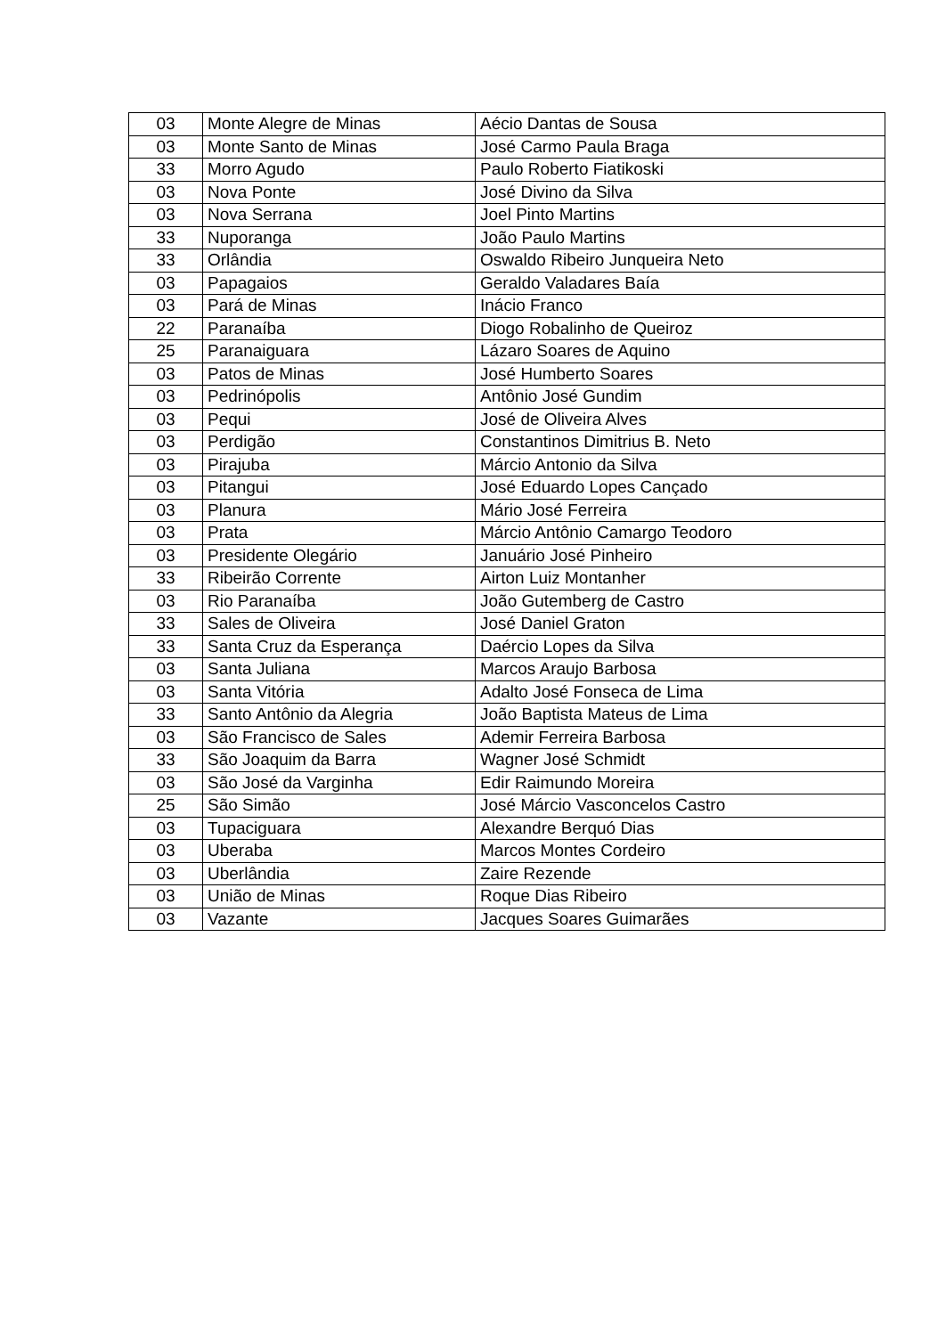| 03 | Monte Alegre de Minas | Aécio Dantas de Sousa |
| 03 | Monte Santo de Minas | José Carmo Paula Braga |
| 33 | Morro Agudo | Paulo Roberto Fiatikoski |
| 03 | Nova Ponte | José Divino da Silva |
| 03 | Nova Serrana | Joel Pinto Martins |
| 33 | Nuporanga | João Paulo Martins |
| 33 | Orlândia | Oswaldo Ribeiro Junqueira Neto |
| 03 | Papagaios | Geraldo Valadares Baía |
| 03 | Pará de Minas | Inácio Franco |
| 22 | Paranaíba | Diogo Robalinho de Queiroz |
| 25 | Paranaiguara | Lázaro Soares de Aquino |
| 03 | Patos de Minas | José Humberto Soares |
| 03 | Pedrinópolis | Antônio José Gundim |
| 03 | Pequi | José de Oliveira Alves |
| 03 | Perdigão | Constantinos Dimitrius B. Neto |
| 03 | Pirajuba | Márcio Antonio da Silva |
| 03 | Pitangui | José Eduardo Lopes Cançado |
| 03 | Planura | Mário José Ferreira |
| 03 | Prata | Márcio Antônio Camargo Teodoro |
| 03 | Presidente Olegário | Januário José Pinheiro |
| 33 | Ribeirão Corrente | Airton Luiz Montanher |
| 03 | Rio Paranaíba | João Gutemberg de Castro |
| 33 | Sales de Oliveira | José Daniel Graton |
| 33 | Santa Cruz da Esperança | Daércio Lopes da Silva |
| 03 | Santa Juliana | Marcos Araujo Barbosa |
| 03 | Santa Vitória | Adalto José Fonseca de Lima |
| 33 | Santo Antônio da Alegria | João Baptista Mateus de Lima |
| 03 | São Francisco de Sales | Ademir Ferreira Barbosa |
| 33 | São Joaquim da Barra | Wagner José Schmidt |
| 03 | São José da Varginha | Edir Raimundo Moreira |
| 25 | São Simão | José Márcio Vasconcelos Castro |
| 03 | Tupaciguara | Alexandre Berquó Dias |
| 03 | Uberaba | Marcos Montes Cordeiro |
| 03 | Uberlândia | Zaire Rezende |
| 03 | União de Minas | Roque Dias Ribeiro |
| 03 | Vazante | Jacques Soares Guimarães |